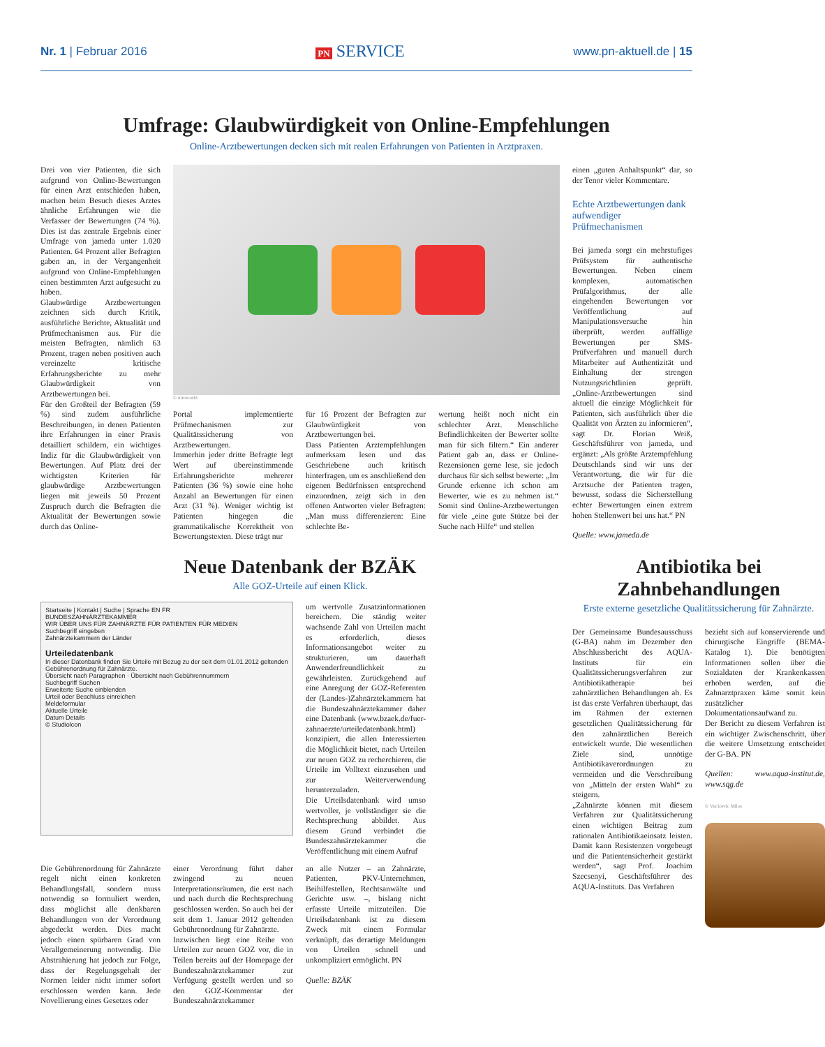Nr. 1 | Februar 2016
PN SERVICE
www.pn-aktuell.de | 15
Umfrage: Glaubwürdigkeit von Online-Empfehlungen
Online-Arztbewertungen decken sich mit realen Erfahrungen von Patienten in Arztpraxen.
Drei von vier Patienten, die sich aufgrund von Online-Bewertungen für einen Arzt entschieden haben, machen beim Besuch dieses Arztes ähnliche Erfahrungen wie die Verfasser der Bewertungen (74 %). Dies ist das zentrale Ergebnis einer Umfrage von jameda unter 1.020 Patienten. 64 Prozent aller Befragten gaben an, in der Vergangenheit aufgrund von Online-Empfehlungen einen bestimmten Arzt aufgesucht zu haben.
Glaubwürdige Arztbewertungen zeichnen sich durch Kritik, ausführliche Berichte, Aktualität und Prüfmechanismen aus. Für die meisten Befragten, nämlich 63 Prozent, tragen neben positiven auch vereinzelte kritische Erfahrungsberichte zu mehr Glaubwürdigkeit von Arztbewertungen bei.
Für den Großteil der Befragten (59 %) sind zudem ausführliche Beschreibungen, in denen Patienten ihre Erfahrungen in einer Praxis detailliert schildern, ein wichtiges Indiz für die Glaubwürdigkeit von Bewertungen. Auf Platz drei der wichtigsten Kriterien für glaubwürdige Arztbewertungen liegen mit jeweils 50 Prozent Zuspruch durch die Befragten die Aktualität der Bewertungen sowie durch das Online-
© niroworld
Portal implementierte Prüfmechanismen zur Qualitätssicherung von Arztbewertungen.
Immerhin jeder dritte Befragte legt Wert auf übereinstimmende Erfahrungsberichte mehrerer Patienten (36 %) sowie eine hohe Anzahl an Bewertungen für einen Arzt (31 %). Weniger wichtig ist Patienten hingegen die grammatikalische Korrektheit von Bewertungstexten. Diese trägt nur
für 16 Prozent der Befragten zur Glaubwürdigkeit von Arztbewertungen bei.
Dass Patienten Arztempfehlungen aufmerksam lesen und das Geschriebene auch kritisch hinterfragen, um es anschließend den eigenen Bedürfnissen entsprechend einzuordnen, zeigt sich in den offenen Antworten vieler Befragten: „Man muss differenzieren: Eine schlechte Be-
wertung heißt noch nicht ein schlechter Arzt. Menschliche Befindlichkeiten der Bewerter sollte man für sich filtern.“ Ein anderer Patient gab an, dass er Online-Rezensionen gerne lese, sie jedoch durchaus für sich selbst bewerte: „Im Grunde erkenne ich schon am Bewerter, wie es zu nehmen ist.“ Somit sind Online-Arztbewertungen für viele „eine gute Stütze bei der Suche nach Hilfe“ und stellen
einen „guten Anhaltspunkt“ dar, so der Tenor vieler Kommentare.
Echte Arztbewertungen dank aufwendiger Prüfmechanismen
Bei jameda sorgt ein mehrstufiges Prüfsystem für authentische Bewertungen. Neben einem komplexen, automatischen Prüfalgorithmus, der alle eingehenden Bewertungen vor Veröffentlichung auf Manipulationsversuche hin überprüft, werden auffällige Bewertungen per SMS-Prüfverfahren und manuell durch Mitarbeiter auf Authentizität und Einhaltung der strengen Nutzungsrichtlinien geprüft. „Online-Arztbewertungen sind aktuell die einzige Möglichkeit für Patienten, sich ausführlich über die Qualität von Ärzten zu informieren“, sagt Dr. Florian Weiß, Geschäftsführer von jameda, und ergänzt: „Als größte Arztempfehlung Deutschlands sind wir uns der Verantwortung, die wir für die Arztsuche der Patienten tragen, bewusst, sodass die Sicherstellung echter Bewertungen einen extrem hohen Stellenwert bei uns hat.“ PN
Quelle: www.jameda.de
Neue Datenbank der BZÄK
Alle GOZ-Urteile auf einen Klick.
Startseite | Kontakt | Suche | Sprache EN FR
BUNDESZAHNÄRZTEKAMMER
WIR ÜBER UNS FÜR ZAHNÄRZTE FÜR PATIENTEN FÜR MEDIEN
Suchbegriff eingeben
Zahnärztekammern der Länder
Urteiledatenbank
In dieser Datenbank finden Sie Urteile mit Bezug zu der seit dem 01.01.2012 geltenden Gebührenordnung für Zahnärzte.
Übersicht nach Paragraphen · Übersicht nach Gebührennummern
Suchbegriff Suchen
Erweiterte Suche einblenden
Urteil oder Beschluss einreichen
Meldeformular
Aktuelle Urteile
Datum Details
© Studiolcon
um wertvolle Zusatzinformationen bereichern. Die ständig weiter wachsende Zahl von Urteilen macht es erforderlich, dieses Informationsangebot weiter zu strukturieren, um dauerhaft Anwenderfreundlichkeit zu gewährleisten. Zurückgehend auf eine Anregung der GOZ-Referenten der (Landes-)Zahnärztekammern hat die Bundeszahnärztekammer daher eine Datenbank (www.bzaek.de/fuer-zahnaerzte/urteiledatenbank.html) konzipiert, die allen Interessierten die Möglichkeit bietet, nach Urteilen zur neuen GOZ zu recherchieren, die Urteile im Volltext einzusehen und zur Weiterverwendung herunterzuladen.
Die Urteilsdatenbank wird umso wertvoller, je vollständiger sie die Rechtsprechung abbildet. Aus diesem Grund verbindet die Bundeszahnärztekammer die Veröffentlichung mit einem Aufruf
Die Gebührenordnung für Zahnärzte regelt nicht einen konkreten Behandlungsfall, sondern muss notwendig so formuliert werden, dass möglichst alle denkbaren Behandlungen von der Verordnung abgedeckt werden. Dies macht jedoch einen spürbaren Grad von Verallgemeinerung notwendig. Die Abstrahierung hat jedoch zur Folge, dass der Regelungsgehalt der Normen leider nicht immer sofort erschlossen werden kann. Jede Novellierung eines Gesetzes oder
einer Verordnung führt daher zwingend zu neuen Interpretationsräumen, die erst nach und nach durch die Rechtsprechung geschlossen werden. So auch bei der seit dem 1. Januar 2012 geltenden Gebührenordnung für Zahnärzte.
Inzwischen liegt eine Reihe von Urteilen zur neuen GOZ vor, die in Teilen bereits auf der Homepage der Bundeszahnärztekammer zur Verfügung gestellt werden und so den GOZ-Kommentar der Bundeszahnärztekammer
an alle Nutzer – an Zahnärzte, Patienten, PKV-Unternehmen, Beihilfestellen, Rechtsanwälte und Gerichte usw. –, bislang nicht erfasste Urteile mitzuteilen. Die Urteilsdatenbank ist zu diesem Zweck mit einem Formular verknüpft, das derartige Meldungen von Urteilen schnell und unkompliziert ermöglicht. PN
Quelle: BZÄK
Antibiotika bei Zahnbehandlungen
Erste externe gesetzliche Qualitätssicherung für Zahnärzte.
Der Gemeinsame Bundesausschuss (G-BA) nahm im Dezember den Abschlussbericht des AQUA-Instituts für ein Qualitätssicherungsverfahren zur Antibiotikatherapie bei zahnärztlichen Behandlungen ab. Es ist das erste Verfahren überhaupt, das im Rahmen der externen gesetzlichen Qualitätssicherung für den zahnärztlichen Bereich entwickelt wurde. Die wesentlichen Ziele sind, unnötige Antibiotikaverordnungen zu vermeiden und die Verschreibung von „Mitteln der ersten Wahl“ zu steigern.
„Zahnärzte können mit diesem Verfahren zur Qualitätssicherung einen wichtigen Beitrag zum rationalen Antibiotikaeinsatz leisten. Damit kann Resistenzen vorgebeugt und die Patientensicherheit gestärkt werden“, sagt Prof. Joachim Szecsenyi, Geschäftsführer des AQUA-Instituts. Das Verfahren
bezieht sich auf konservierende und chirurgische Eingriffe (BEMA-Katalog 1). Die benötigten Informationen sollen über die Sozialdaten der Krankenkassen erhoben werden, auf die Zahnarztpraxen käme somit kein zusätzlicher Dokumentationsaufwand zu.
Der Bericht zu diesem Verfahren ist ein wichtiger Zwischenschritt, über die weitere Umsetzung entscheidet der G-BA. PN
Quellen: www.aqua-institut.de, www.sqg.de
© Vucicevic Milos